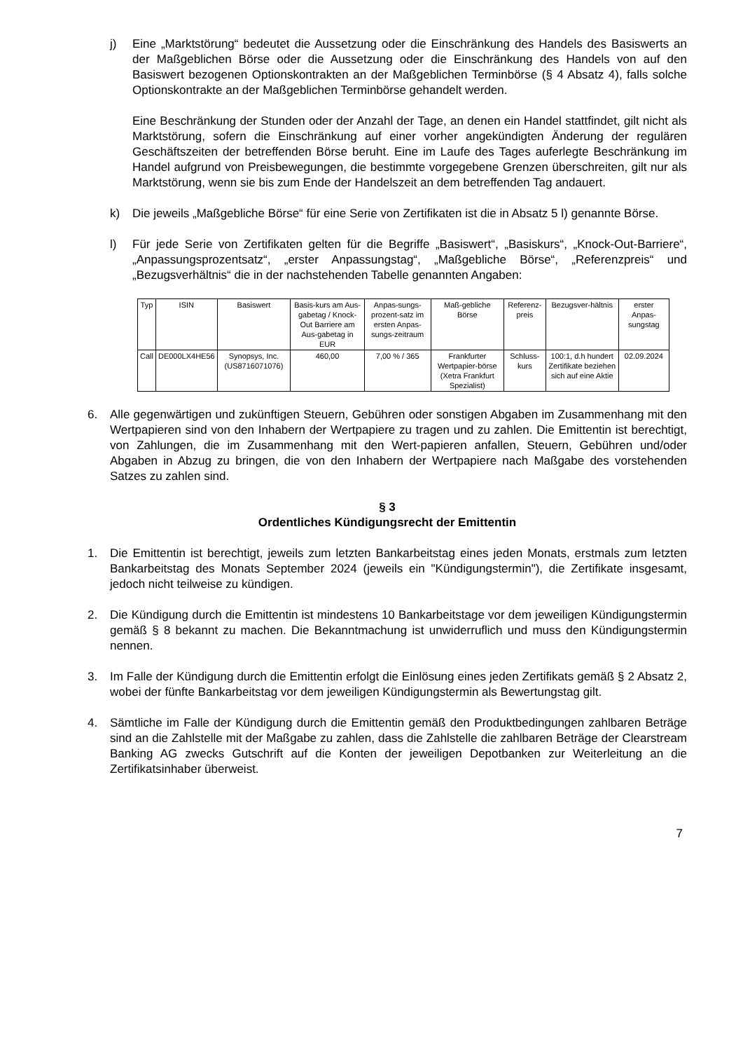j) Eine „Marktstörung“ bedeutet die Aussetzung oder die Einschränkung des Handels des Basiswerts an der Maßgeblichen Börse oder die Aussetzung oder die Einschränkung des Handels von auf den Basiswert bezogenen Optionskontrakten an der Maßgeblichen Terminbörse (§ 4 Absatz 4), falls solche Optionskontrakte an der Maßgeblichen Terminbörse gehandelt werden.
Eine Beschränkung der Stunden oder der Anzahl der Tage, an denen ein Handel stattfindet, gilt nicht als Marktstörung, sofern die Einschränkung auf einer vorher angekündigten Änderung der regulären Geschäftszeiten der betreffenden Börse beruht. Eine im Laufe des Tages auferlegte Beschränkung im Handel aufgrund von Preisbewegungen, die bestimmte vorgegebene Grenzen überschreiten, gilt nur als Marktstörung, wenn sie bis zum Ende der Handelszeit an dem betreffenden Tag andauert.
k) Die jeweils „Maßgebliche Börse“ für eine Serie von Zertifikaten ist die in Absatz 5 l) genannte Börse.
l) Für jede Serie von Zertifikaten gelten für die Begriffe „Basiswert“, „Basiskurs“, „Knock-Out-Barriere“, „Anpassungsprozentsatz“, „erster Anpassungstag“, „Maßgebliche Börse“, „Referenzpreis“ und „Bezugsverhältnis“ die in der nachstehenden Tabelle genannten Angaben:
| Typ | ISIN | Basiswert | Basis-kurs am Aus-gabetag / Knock-Out Barriere am Aus-gabetag in EUR | Anpas-sungs-prozent-satz im ersten Anpas-sungs-zeitraum | Maß-gebliche Börse | Referenz-preis | Bezugsver-hältnis | erster Anpas-sungstag |
| --- | --- | --- | --- | --- | --- | --- | --- | --- |
| Call | DE000LX4HE56 | Synopsys, Inc. (US8716071076) | 460,00 | 7,00 % / 365 | Frankfurter Wertpapier-börse (Xetra Frankfurt Spezialist) | Schluss-kurs | 100:1, d.h hundert Zertifikate beziehen sich auf eine Aktie | 02.09.2024 |
6. Alle gegenwärtigen und zukünftigen Steuern, Gebühren oder sonstigen Abgaben im Zusammenhang mit den Wertpapieren sind von den Inhabern der Wertpapiere zu tragen und zu zahlen. Die Emittentin ist berechtigt, von Zahlungen, die im Zusammenhang mit den Wert-papieren anfallen, Steuern, Gebühren und/oder Abgaben in Abzug zu bringen, die von den Inhabern der Wertpapiere nach Maßgabe des vorstehenden Satzes zu zahlen sind.
§ 3
Ordentliches Kündigungsrecht der Emittentin
1. Die Emittentin ist berechtigt, jeweils zum letzten Bankarbeitstag eines jeden Monats, erstmals zum letzten Bankarbeitstag des Monats September 2024 (jeweils ein "Kündigungstermin"), die Zertifikate insgesamt, jedoch nicht teilweise zu kündigen.
2. Die Kündigung durch die Emittentin ist mindestens 10 Bankarbeitstage vor dem jeweiligen Kündigungstermin gemäß § 8 bekannt zu machen. Die Bekanntmachung ist unwiderruflich und muss den Kündigungstermin nennen.
3. Im Falle der Kündigung durch die Emittentin erfolgt die Einlösung eines jeden Zertifikats gemäß § 2 Absatz 2, wobei der fünfte Bankarbeitstag vor dem jeweiligen Kündigungstermin als Bewertungstag gilt.
4. Sämtliche im Falle der Kündigung durch die Emittentin gemäß den Produktbedingungen zahlbaren Beträge sind an die Zahlstelle mit der Maßgabe zu zahlen, dass die Zahlstelle die zahlbaren Beträge der Clearstream Banking AG zwecks Gutschrift auf die Konten der jeweiligen Depotbanken zur Weiterleitung an die Zertifikatsinhaber überweist.
7